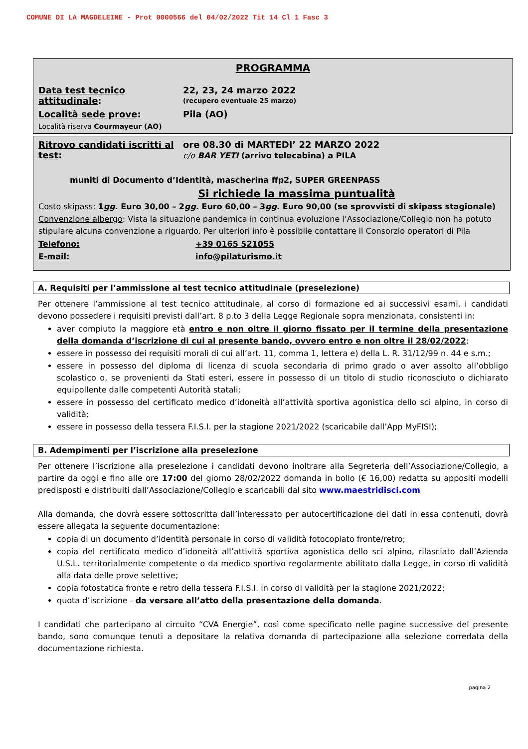COMUNE DI LA MAGDELEINE - Prot 0000566 del 04/02/2022 Tit 14 Cl 1 Fasc 3
PROGRAMMA
Data test tecnico attitudinale:
22, 23, 24 marzo 2022
(recupero eventuale 25 marzo)
Località sede prove: Pila (AO)
Località riserva Courmayeur (AO)
Ritrovo candidati iscritti al test:
ore 08.30 di MARTEDI’ 22 MARZO 2022
c/o BAR YETI (arrivo telecabina) a PILA
muniti di Documento d’Identità, mascherina ffp2, SUPER GREENPASS
Si richiede la massima puntualità
Costo skipass: 1gg. Euro 30,00 – 2gg. Euro 60,00 – 3gg. Euro 90,00 (se sprovvisti di skipass stagionale)
Convenzione albergo: Vista la situazione pandemica in continua evoluzione l’Associazione/Collegio non ha potuto stipulare alcuna convenzione a riguardo. Per ulteriori info è possibile contattare il Consorzio operatori di Pila
Telefono: +39 0165 521055
E-mail: info@pilaturismo.it
A. Requisiti per l’ammissione al test tecnico attitudinale (preselezione)
Per ottenere l’ammissione al test tecnico attitudinale, al corso di formazione ed ai successivi esami, i candidati devono possedere i requisiti previsti dall’art. 8 p.to 3 della Legge Regionale sopra menzionata, consistenti in:
aver compiuto la maggiore età entro e non oltre il giorno fissato per il termine della presentazione della domanda d’iscrizione di cui al presente bando, ovvero entro e non oltre il 28/02/2022;
essere in possesso dei requisiti morali di cui all’art. 11, comma 1, lettera e) della L. R. 31/12/99 n. 44 e s.m.;
essere in possesso del diploma di licenza di scuola secondaria di primo grado o aver assolto all’obbligo scolastico o, se provenienti da Stati esteri, essere in possesso di un titolo di studio riconosciuto o dichiarato equipollente dalle competenti Autorità statali;
essere in possesso del certificato medico d’idoneità all’attività sportiva agonistica dello sci alpino, in corso di validità;
essere in possesso della tessera F.I.S.I. per la stagione 2021/2022 (scaricabile dall’App MyFISI);
B. Adempimenti per l’iscrizione alla preselezione
Per ottenere l’iscrizione alla preselezione i candidati devono inoltrare alla Segreteria dell’Associazione/Collegio, a partire da oggi e fino alle ore 17:00 del giorno 28/02/2022 domanda in bollo (€ 16,00) redatta su appositi modelli predisposti e distribuiti dall’Associazione/Collegio e scaricabili dal sito www.maestridisci.com
Alla domanda, che dovrà essere sottoscritta dall’interessato per autocertificazione dei dati in essa contenuti, dovrà essere allegata la seguente documentazione:
copia di un documento d’identità personale in corso di validità fotocopiato fronte/retro;
copia del certificato medico d’idoneità all’attività sportiva agonistica dello sci alpino, rilasciato dall’Azienda U.S.L. territorialmente competente o da medico sportivo regolarmente abilitato dalla Legge, in corso di validità alla data delle prove selettive;
copia fotostatica fronte e retro della tessera F.I.S.I. in corso di validità per la stagione 2021/2022;
quota d’iscrizione - da versare all’atto della presentazione della domanda.
I candidati che partecipano al circuito “CVA Energie”, così come specificato nelle pagine successive del presente bando, sono comunque tenuti a depositare la relativa domanda di partecipazione alla selezione corredata della documentazione richiesta.
pagina 2